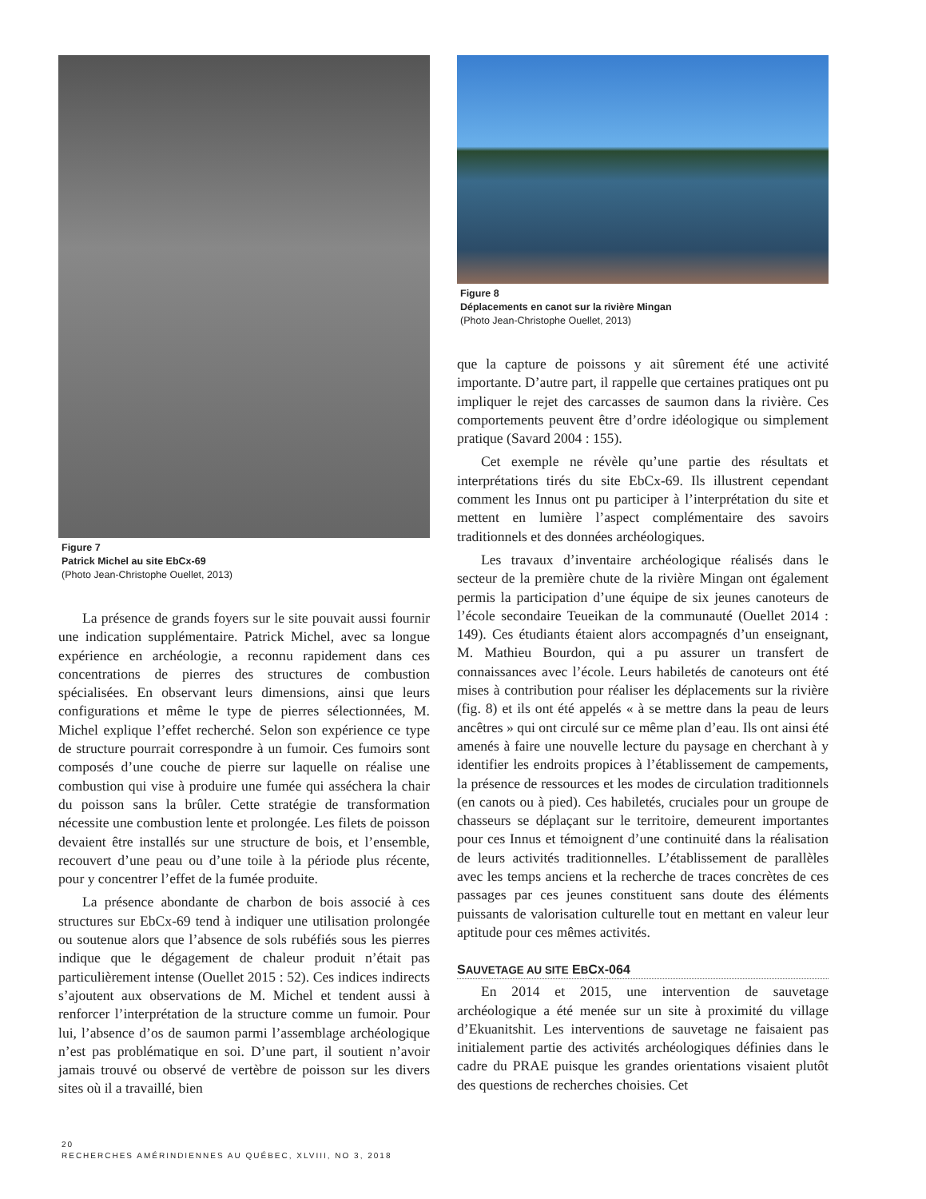Figure 7
Patrick Michel au site EbCx-69
(Photo Jean-Christophe Ouellet, 2013)
La présence de grands foyers sur le site pouvait aussi fournir une indication supplémentaire. Patrick Michel, avec sa longue expérience en archéologie, a reconnu rapidement dans ces concentrations de pierres des structures de combustion spécialisées. En observant leurs dimensions, ainsi que leurs configurations et même le type de pierres sélectionnées, M. Michel explique l’effet recherché. Selon son expérience ce type de structure pourrait correspondre à un fumoir. Ces fumoirs sont composés d’une couche de pierre sur laquelle on réalise une combustion qui vise à produire une fumée qui asséchera la chair du poisson sans la brûler. Cette stratégie de transformation nécessite une combustion lente et prolongée. Les filets de poisson devaient être installés sur une structure de bois, et l’ensemble, recouvert d’une peau ou d’une toile à la période plus récente, pour y concentrer l’effet de la fumée produite.
La présence abondante de charbon de bois associé à ces structures sur EbCx-69 tend à indiquer une utilisation prolongée ou soutenue alors que l’absence de sols rubéfiés sous les pierres indique que le dégagement de chaleur produit n’était pas particulièrement intense (Ouellet 2015 : 52). Ces indices indirects s’ajoutent aux observations de M. Michel et tendent aussi à renforcer l’interprétation de la structure comme un fumoir. Pour lui, l’absence d’os de saumon parmi l’assemblage archéologique n’est pas problématique en soi. D’une part, il soutient n’avoir jamais trouvé ou observé de vertèbre de poisson sur les divers sites où il a travaillé, bien
Figure 8
Déplacements en canot sur la rivière Mingan
(Photo Jean-Christophe Ouellet, 2013)
que la capture de poissons y ait sûrement été une activité importante. D’autre part, il rappelle que certaines pratiques ont pu impliquer le rejet des carcasses de saumon dans la rivière. Ces comportements peuvent être d’ordre idéologique ou simplement pratique (Savard 2004 : 155).
Cet exemple ne révèle qu’une partie des résultats et interprétations tirés du site EbCx-69. Ils illustrent cependant comment les Innus ont pu participer à l’interprétation du site et mettent en lumière l’aspect complémentaire des savoirs traditionnels et des données archéologiques.
Les travaux d’inventaire archéologique réalisés dans le secteur de la première chute de la rivière Mingan ont également permis la participation d’une équipe de six jeunes canoteurs de l’école secondaire Teueikan de la communauté (Ouellet 2014 : 149). Ces étudiants étaient alors accompagnés d’un enseignant, M. Mathieu Bourdon, qui a pu assurer un transfert de connaissances avec l’école. Leurs habiletés de canoteurs ont été mises à contribution pour réaliser les déplacements sur la rivière (fig. 8) et ils ont été appelés « à se mettre dans la peau de leurs ancêtres » qui ont circulé sur ce même plan d’eau. Ils ont ainsi été amenés à faire une nouvelle lecture du paysage en cherchant à y identifier les endroits propices à l’établissement de campements, la présence de ressources et les modes de circulation traditionnels (en canots ou à pied). Ces habiletés, cruciales pour un groupe de chasseurs se déplaçant sur le territoire, demeurent importantes pour ces Innus et témoignent d’une continuité dans la réalisation de leurs activités traditionnelles. L’établissement de parallèles avec les temps anciens et la recherche de traces concrètes de ces passages par ces jeunes constituent sans doute des éléments puissants de valorisation culturelle tout en mettant en valeur leur aptitude pour ces mêmes activités.
SAUVETAGE AU SITE EBCX-064
En 2014 et 2015, une intervention de sauvetage archéologique a été menée sur un site à proximité du village d’Ekuanitshit. Les interventions de sauvetage ne faisaient pas initialement partie des activités archéologiques définies dans le cadre du PRAE puisque les grandes orientations visaient plutôt des questions de recherches choisies. Cet
20
RECHERCHES AMÉRINDIENNES AU QUÉBEC, XLVIII, NO 3, 2018